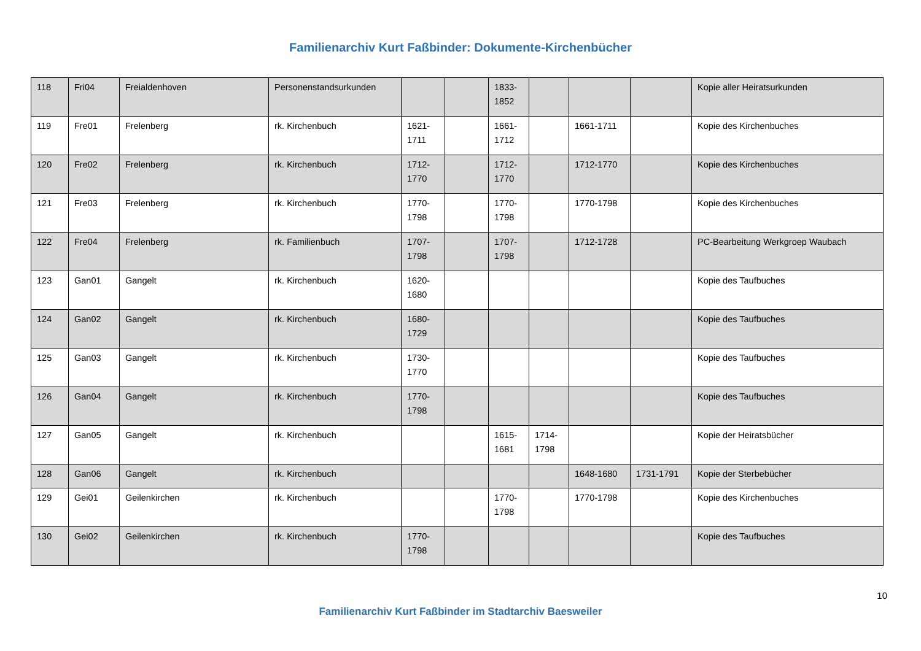Familienarchiv Kurt Faßbinder: Dokumente-Kirchenbücher
| 118 | Fri04 | Freialdenhoven | Personenstandsurkunden | | | 1833-1852 | | | | Kopie aller Heiratsurkunden |
| 119 | Fre01 | Frelenberg | rk. Kirchenbuch | 1621-1711 | | 1661-1712 | | 1661-1711 | | Kopie des Kirchenbuches |
| 120 | Fre02 | Frelenberg | rk. Kirchenbuch | 1712-1770 | | 1712-1770 | | 1712-1770 | | Kopie des Kirchenbuches |
| 121 | Fre03 | Frelenberg | rk. Kirchenbuch | 1770-1798 | | 1770-1798 | | 1770-1798 | | Kopie des Kirchenbuches |
| 122 | Fre04 | Frelenberg | rk. Familienbuch | 1707-1798 | | 1707-1798 | | 1712-1728 | | PC-Bearbeitung Werkgroep Waubach |
| 123 | Gan01 | Gangelt | rk. Kirchenbuch | 1620-1680 | | | | | | Kopie des Taufbuches |
| 124 | Gan02 | Gangelt | rk. Kirchenbuch | 1680-1729 | | | | | | Kopie des Taufbuches |
| 125 | Gan03 | Gangelt | rk. Kirchenbuch | 1730-1770 | | | | | | Kopie des Taufbuches |
| 126 | Gan04 | Gangelt | rk. Kirchenbuch | 1770-1798 | | | | | | Kopie des Taufbuches |
| 127 | Gan05 | Gangelt | rk. Kirchenbuch | | | 1615-1681 | 1714-1798 | | | Kopie der Heiratsbücher |
| 128 | Gan06 | Gangelt | rk. Kirchenbuch | | | | | 1648-1680 | 1731-1791 | Kopie der Sterbebücher |
| 129 | Gei01 | Geilenkirchen | rk. Kirchenbuch | | | 1770-1798 | | 1770-1798 | | Kopie des Kirchenbuches |
| 130 | Gei02 | Geilenkirchen | rk. Kirchenbuch | 1770-1798 | | | | | | Kopie des Taufbuches |
10
Familienarchiv Kurt Faßbinder im Stadtarchiv Baesweiler